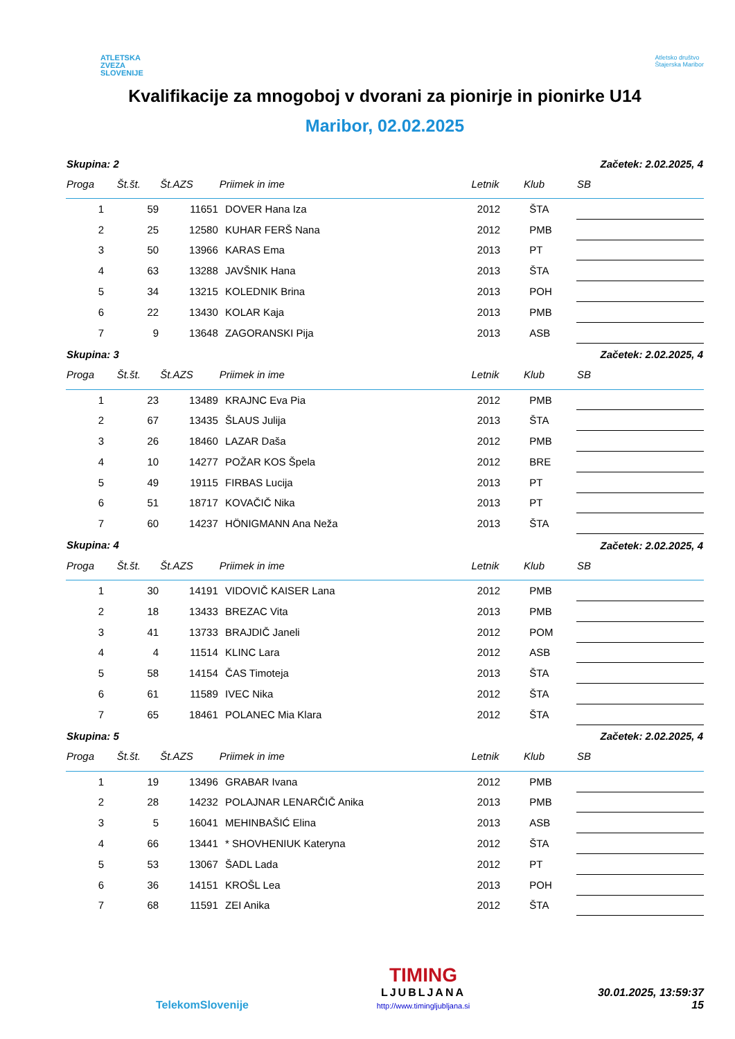ATLETSKA
ZVEZA
SLOVENIJE
Atletsko društvo
Štajerska Maribor
Kvalifikacije za mnogoboj v dvorani za pionirje in pionirke U14
Maribor, 02.02.2025
| Skupina: 2 | | | | | | Začetek: 2.02.2025, 4 |
| Proga | Št.št. | Št.AZS | Priimek in ime | Letnik | Klub | SB |
| 1 | 59 | 11651 | DOVER Hana Iza | 2012 | ŠTA | |
| 2 | 25 | 12580 | KUHAR FERŠ Nana | 2012 | PMB | |
| 3 | 50 | 13966 | KARAS Ema | 2013 | PT | |
| 4 | 63 | 13288 | JAVŠNIK Hana | 2013 | ŠTA | |
| 5 | 34 | 13215 | KOLEDNIK Brina | 2013 | POH | |
| 6 | 22 | 13430 | KOLAR Kaja | 2013 | PMB | |
| 7 | 9 | 13648 | ZAGORANSKI Pija | 2013 | ASB | |
| Skupina: 3 | | | | | | Začetek: 2.02.2025, 4 |
| Proga | Št.št. | Št.AZS | Priimek in ime | Letnik | Klub | SB |
| 1 | 23 | 13489 | KRAJNC Eva Pia | 2012 | PMB | |
| 2 | 67 | 13435 | ŠLAUS Julija | 2013 | ŠTA | |
| 3 | 26 | 18460 | LAZAR Daša | 2012 | PMB | |
| 4 | 10 | 14277 | POŽAR KOS Špela | 2012 | BRE | |
| 5 | 49 | 19115 | FIRBAS Lucija | 2013 | PT | |
| 6 | 51 | 18717 | KOVAČIČ Nika | 2013 | PT | |
| 7 | 60 | 14237 | HÖNIGMANN Ana Neža | 2013 | ŠTA | |
| Skupina: 4 | | | | | | Začetek: 2.02.2025, 4 |
| Proga | Št.št. | Št.AZS | Priimek in ime | Letnik | Klub | SB |
| 1 | 30 | 14191 | VIDOVIČ KAISER Lana | 2012 | PMB | |
| 2 | 18 | 13433 | BREZAC Vita | 2013 | PMB | |
| 3 | 41 | 13733 | BRAJDIČ Janeli | 2012 | POM | |
| 4 | 4 | 11514 | KLINC Lara | 2012 | ASB | |
| 5 | 58 | 14154 | ČAS Timoteja | 2013 | ŠTA | |
| 6 | 61 | 11589 | IVEC Nika | 2012 | ŠTA | |
| 7 | 65 | 18461 | POLANEC Mia Klara | 2012 | ŠTA | |
| Skupina: 5 | | | | | | Začetek: 2.02.2025, 4 |
| Proga | Št.št. | Št.AZS | Priimek in ime | Letnik | Klub | SB |
| 1 | 19 | 13496 | GRABAR Ivana | 2012 | PMB | |
| 2 | 28 | 14232 | POLAJNAR LENARČIČ Anika | 2013 | PMB | |
| 3 | 5 | 16041 | MEHINBAŠIĆ Elina | 2013 | ASB | |
| 4 | 66 | 13441 | * SHOVHENIUK Kateryna | 2012 | ŠTA | |
| 5 | 53 | 13067 | ŠADL Lada | 2012 | PT | |
| 6 | 36 | 14151 | KROŠL Lea | 2013 | POH | |
| 7 | 68 | 11591 | ZEI Anika | 2012 | ŠTA | |
TelekomSlovenije
TIMING
LJUBLJANA
http://www.timingljubljana.si
30.01.2025, 13:59:37
15